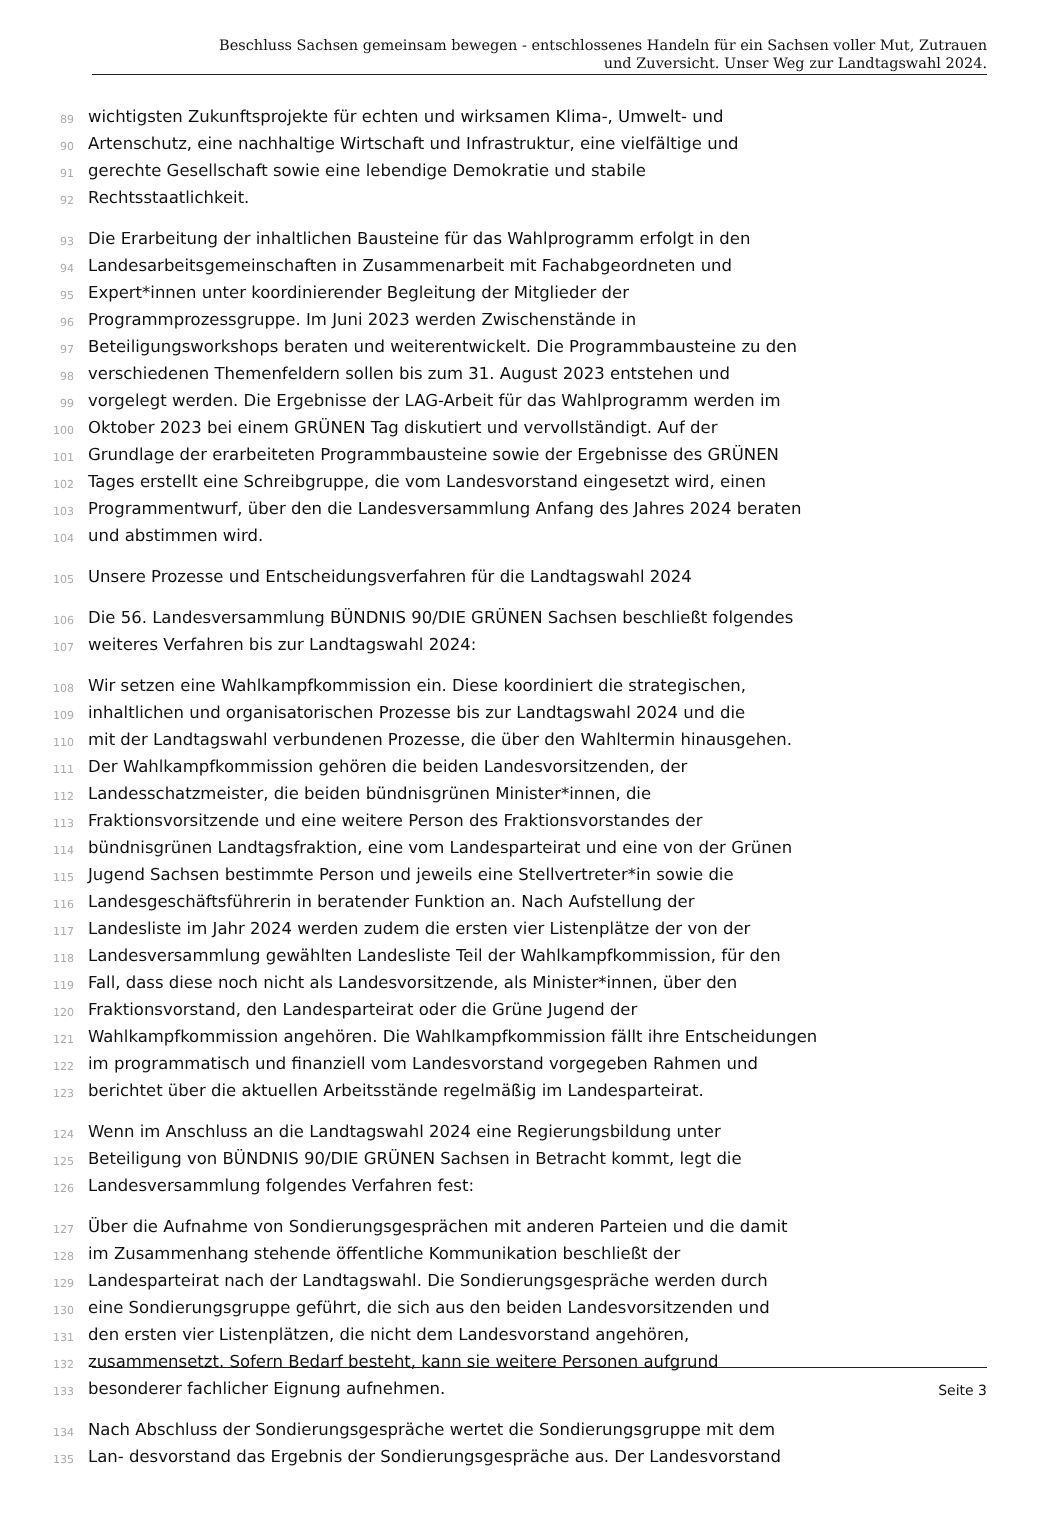Beschluss Sachsen gemeinsam bewegen - entschlossenes Handeln für ein Sachsen voller Mut, Zutrauen
und Zuversicht. Unser Weg zur Landtagswahl 2024.
89 wichtigsten Zukunftsprojekte für echten und wirksamen Klima-, Umwelt- und
90 Artenschutz, eine nachhaltige Wirtschaft und Infrastruktur, eine vielfältige und
91 gerechte Gesellschaft sowie eine lebendige Demokratie und stabile
92 Rechtsstaatlichkeit.
93 Die Erarbeitung der inhaltlichen Bausteine für das Wahlprogramm erfolgt in den
94 Landesarbeitsgemeinschaften in Zusammenarbeit mit Fachabgeordneten und
95 Expert*innen unter koordinierender Begleitung der Mitglieder der
96 Programmprozessgruppe. Im Juni 2023 werden Zwischenstände in
97 Beteiligungsworkshops beraten und weiterentwickelt. Die Programmbausteine zu den
98 verschiedenen Themenfeldern sollen bis zum 31. August 2023 entstehen und
99 vorgelegt werden. Die Ergebnisse der LAG-Arbeit für das Wahlprogramm werden im
100 Oktober 2023 bei einem GRÜNEN Tag diskutiert und vervollständigt. Auf der
101 Grundlage der erarbeiteten Programmbausteine sowie der Ergebnisse des GRÜNEN
102 Tages erstellt eine Schreibgruppe, die vom Landesvorstand eingesetzt wird, einen
103 Programmentwurf, über den die Landesversammlung Anfang des Jahres 2024 beraten
104 und abstimmen wird.
105 Unsere Prozesse und Entscheidungsverfahren für die Landtagswahl 2024
106 Die 56. Landesversammlung BÜNDNIS 90/DIE GRÜNEN Sachsen beschließt folgendes
107 weiteres Verfahren bis zur Landtagswahl 2024:
108 Wir setzen eine Wahlkampfkommission ein. Diese koordiniert die strategischen,
109 inhaltlichen und organisatorischen Prozesse bis zur Landtagswahl 2024 und die
110 mit der Landtagswahl verbundenen Prozesse, die über den Wahltermin hinausgehen.
111 Der Wahlkampfkommission gehören die beiden Landesvorsitzenden, der
112 Landesschatzmeister, die beiden bündnisgrünen Minister*innen, die
113 Fraktionsvorsitzende und eine weitere Person des Fraktionsvorstandes der
114 bündnisgrünen Landtagsfraktion, eine vom Landesparteirat und eine von der Grünen
115 Jugend Sachsen bestimmte Person und jeweils eine Stellvertreter*in sowie die
116 Landesgeschäftsführerin in beratender Funktion an. Nach Aufstellung der
117 Landesliste im Jahr 2024 werden zudem die ersten vier Listenplätze der von der
118 Landesversammlung gewählten Landesliste Teil der Wahlkampfkommission, für den
119 Fall, dass diese noch nicht als Landesvorsitzende, als Minister*innen, über den
120 Fraktionsvorstand, den Landesparteirat oder die Grüne Jugend der
121 Wahlkampfkommission angehören. Die Wahlkampfkommission fällt ihre Entscheidungen
122 im programmatisch und finanziell vom Landesvorstand vorgegeben Rahmen und
123 berichtet über die aktuellen Arbeitsstände regelmäßig im Landesparteirat.
124 Wenn im Anschluss an die Landtagswahl 2024 eine Regierungsbildung unter
125 Beteiligung von BÜNDNIS 90/DIE GRÜNEN Sachsen in Betracht kommt, legt die
126 Landesversammlung folgendes Verfahren fest:
127 Über die Aufnahme von Sondierungsgesprächen mit anderen Parteien und die damit
128 im Zusammenhang stehende öffentliche Kommunikation beschließt der
129 Landesparteirat nach der Landtagswahl. Die Sondierungsgespräche werden durch
130 eine Sondierungsgruppe geführt, die sich aus den beiden Landesvorsitzenden und
131 den ersten vier Listenplätzen, die nicht dem Landesvorstand angehören,
132 zusammensetzt. Sofern Bedarf besteht, kann sie weitere Personen aufgrund
133 besonderer fachlicher Eignung aufnehmen.
134 Nach Abschluss der Sondierungsgespräche wertet die Sondierungsgruppe mit dem
135 Lan- desvorstand das Ergebnis der Sondierungsgespräche aus. Der Landesvorstand
Seite 3